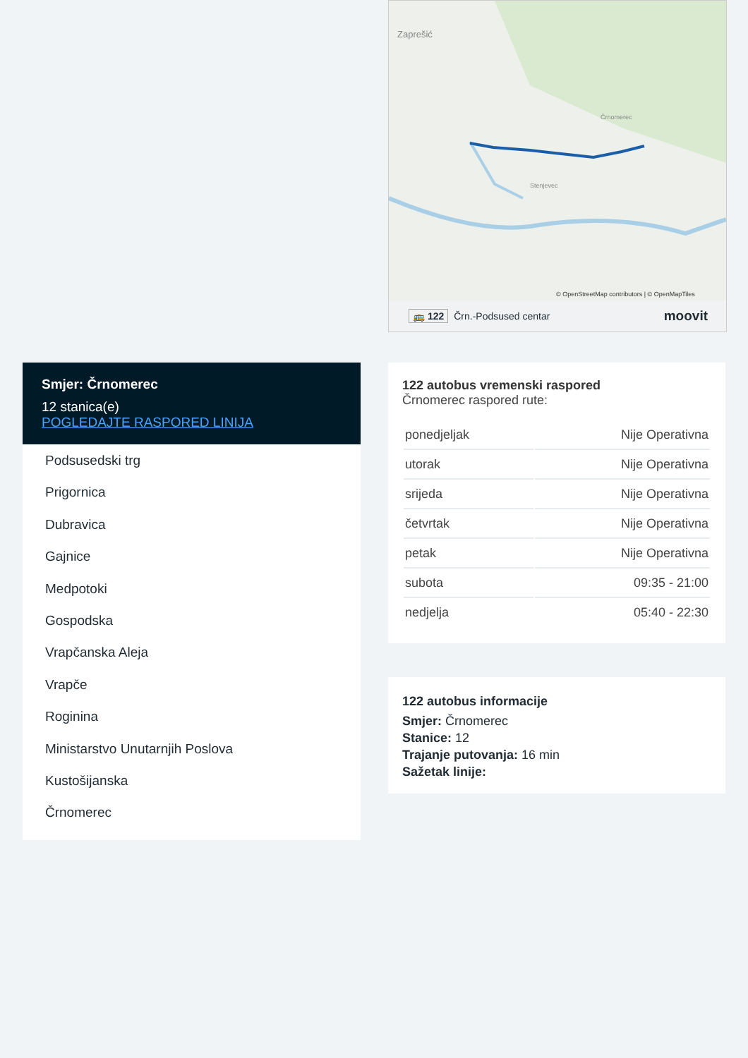Zaprešić
Črnomerec
Stenjevec
© OpenStreetMap contributors | © OpenMapTiles
🚌 122 Črn.-Podsused centar moovit
Smjer: Črnomerec
12 stanica(e)
POGLEDAJTE RASPORED LINIJA
Podsusedski trg
Prigornica
Dubravica
Gajnice
Medpotoki
Gospodska
Vrapčanska Aleja
Vrapče
Roginina
Ministarstvo Unutarnjih Poslova
Kustošijanska
Črnomerec
122 autobus vremenski raspored
Črnomerec raspored rute:
| ponedjeljak | Nije Operativna |
| utorak | Nije Operativna |
| srijeda | Nije Operativna |
| četvrtak | Nije Operativna |
| petak | Nije Operativna |
| subota | 09:35 - 21:00 |
| nedjelja | 05:40 - 22:30 |
122 autobus informacije
Smjer: Črnomerec
Stanice: 12
Trajanje putovanja: 16 min
Sažetak linije: